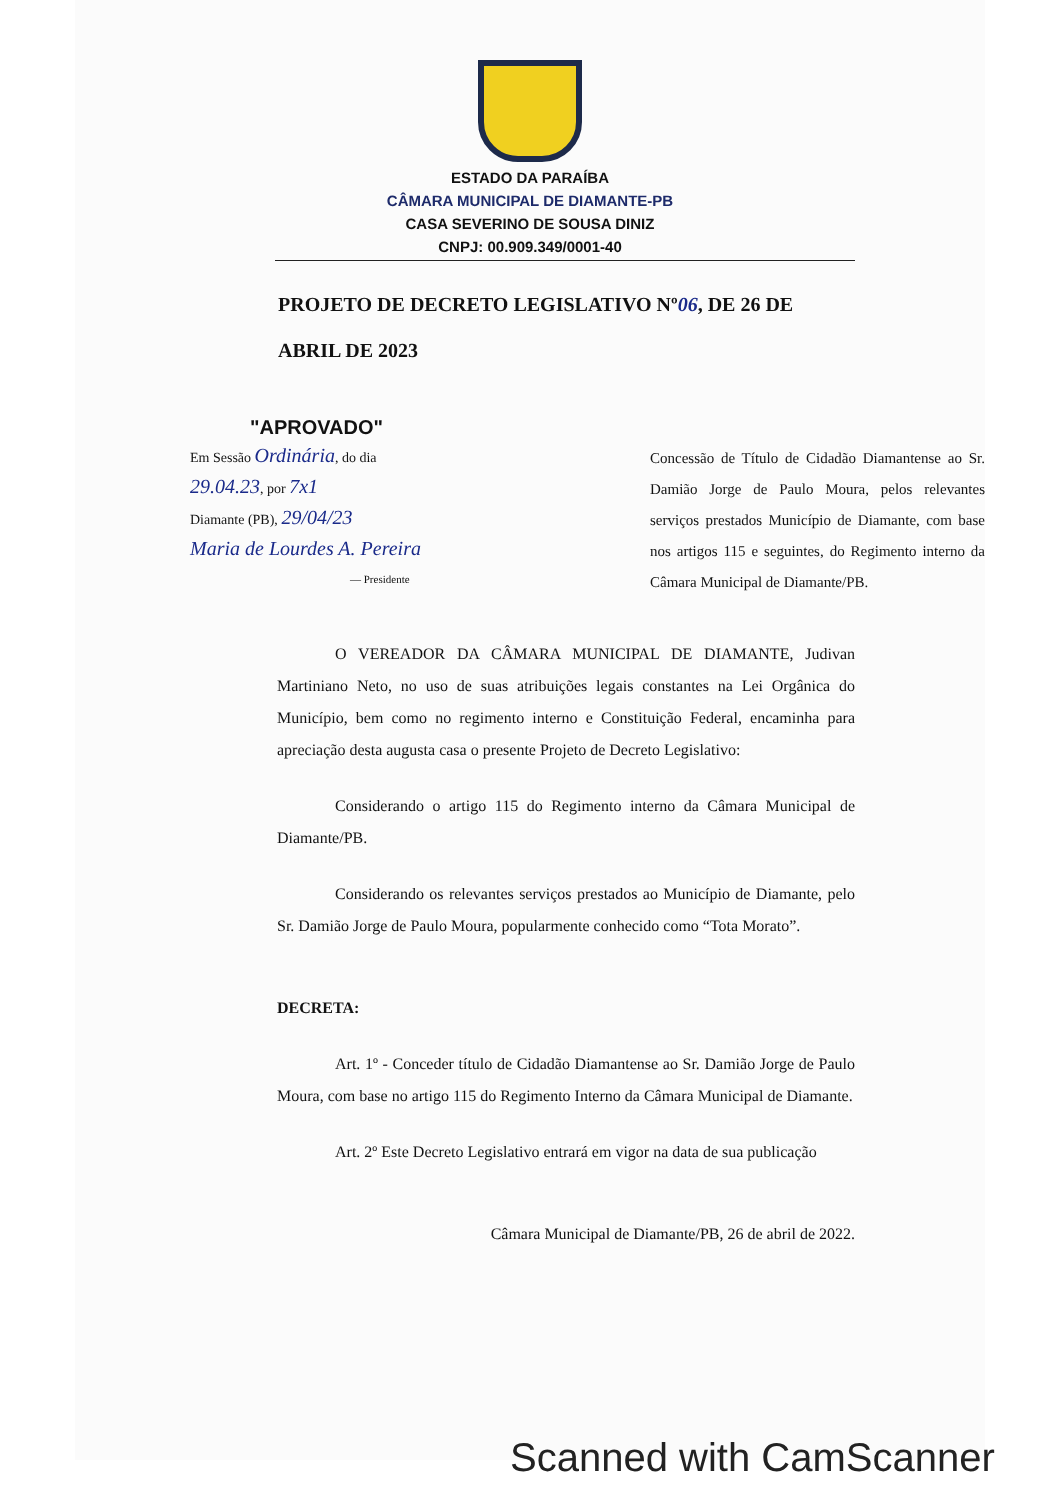ESTADO DA PARAÍBA
CÂMARA MUNICIPAL DE DIAMANTE-PB
CASA SEVERINO DE SOUSA DINIZ
CNPJ: 00.909.349/0001-40
PROJETO DE DECRETO LEGISLATIVO Nº06, DE 26 DE ABRIL DE 2023
"APROVADO"
Em Sessão Ordinária, do dia
29.04.23, por 7x1
Diamante (PB), 29/04/23
Maria de Lourdes A. Pereira
— Presidente
Concessão de Título de Cidadão Diamantense ao Sr. Damião Jorge de Paulo Moura, pelos relevantes serviços prestados Município de Diamante, com base nos artigos 115 e seguintes, do Regimento interno da Câmara Municipal de Diamante/PB.
O VEREADOR DA CÂMARA MUNICIPAL DE DIAMANTE, Judivan Martiniano Neto, no uso de suas atribuições legais constantes na Lei Orgânica do Município, bem como no regimento interno e Constituição Federal, encaminha para apreciação desta augusta casa o presente Projeto de Decreto Legislativo:
Considerando o artigo 115 do Regimento interno da Câmara Municipal de Diamante/PB.
Considerando os relevantes serviços prestados ao Município de Diamante, pelo Sr. Damião Jorge de Paulo Moura, popularmente conhecido como “Tota Morato”.
DECRETA:
Art. 1º - Conceder título de Cidadão Diamantense ao Sr. Damião Jorge de Paulo Moura, com base no artigo 115 do Regimento Interno da Câmara Municipal de Diamante.
Art. 2º Este Decreto Legislativo entrará em vigor na data de sua publicação
Câmara Municipal de Diamante/PB, 26 de abril de 2022.
Scanned with CamScanner